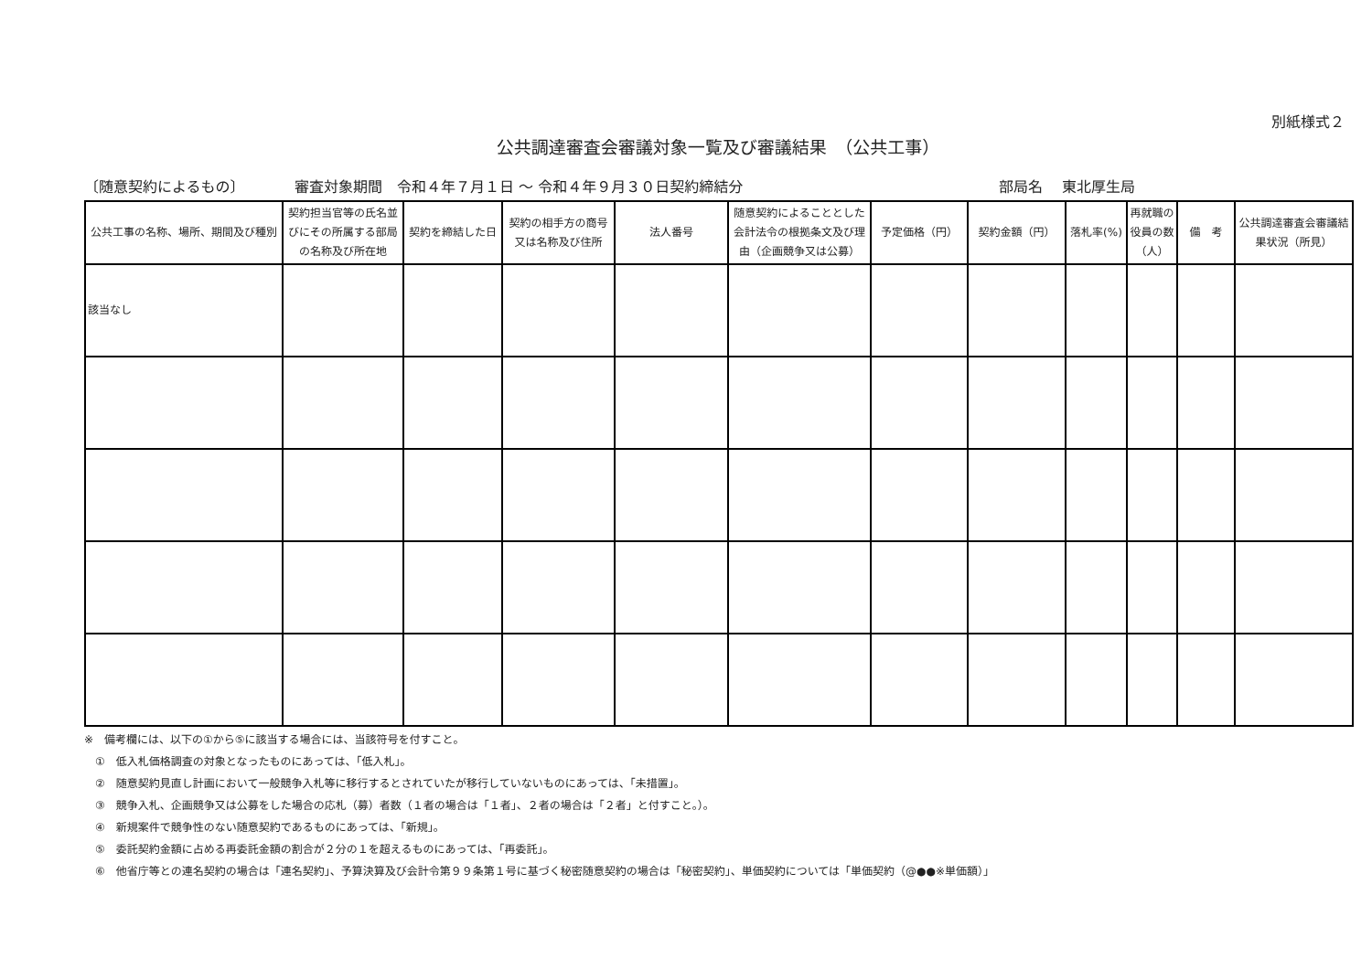別紙様式２
公共調達審査会審議対象一覧及び審議結果　（公共工事）
〔随意契約によるもの〕 審査対象期間　令和４年７月１日 ～ 令和４年９月３０日契約締結分 部局名　 東北厚生局
| 公共工事の名称、場所、期間及び種別 | 契約担当官等の氏名並びにその所属する部局の名称及び所在地 | 契約を締結した日 | 契約の相手方の商号又は名称及び住所 | 法人番号 | 随意契約によることとした会計法令の根拠条文及び理由（企画競争又は公募） | 予定価格（円） | 契約金額（円） | 落札率(%) | 再就職の役員の数（人） | 備 考 | 公共調達審査会審議結果状況（所見） |
| --- | --- | --- | --- | --- | --- | --- | --- | --- | --- | --- | --- |
| 該当なし | | | | | | | | | | | |
※　備考欄には、以下の①から⑤に該当する場合には、当該符号を付すこと。
①　低入札価格調査の対象となったものにあっては、「低入札」。
②　随意契約見直し計画において一般競争入札等に移行するとされていたが移行していないものにあっては、「未措置」。
③　競争入札、企画競争又は公募をした場合の応札（募）者数（１者の場合は「１者」、２者の場合は「２者」と付すこと。）。
④　新規案件で競争性のない随意契約であるものにあっては、「新規」。
⑤　委託契約金額に占める再委託金額の割合が２分の１を超えるものにあっては、「再委託」。
⑥　他省庁等との連名契約の場合は「連名契約」、予算決算及び会計令第９９条第１号に基づく秘密随意契約の場合は「秘密契約」、単価契約については「単価契約（@●●※単価額）」